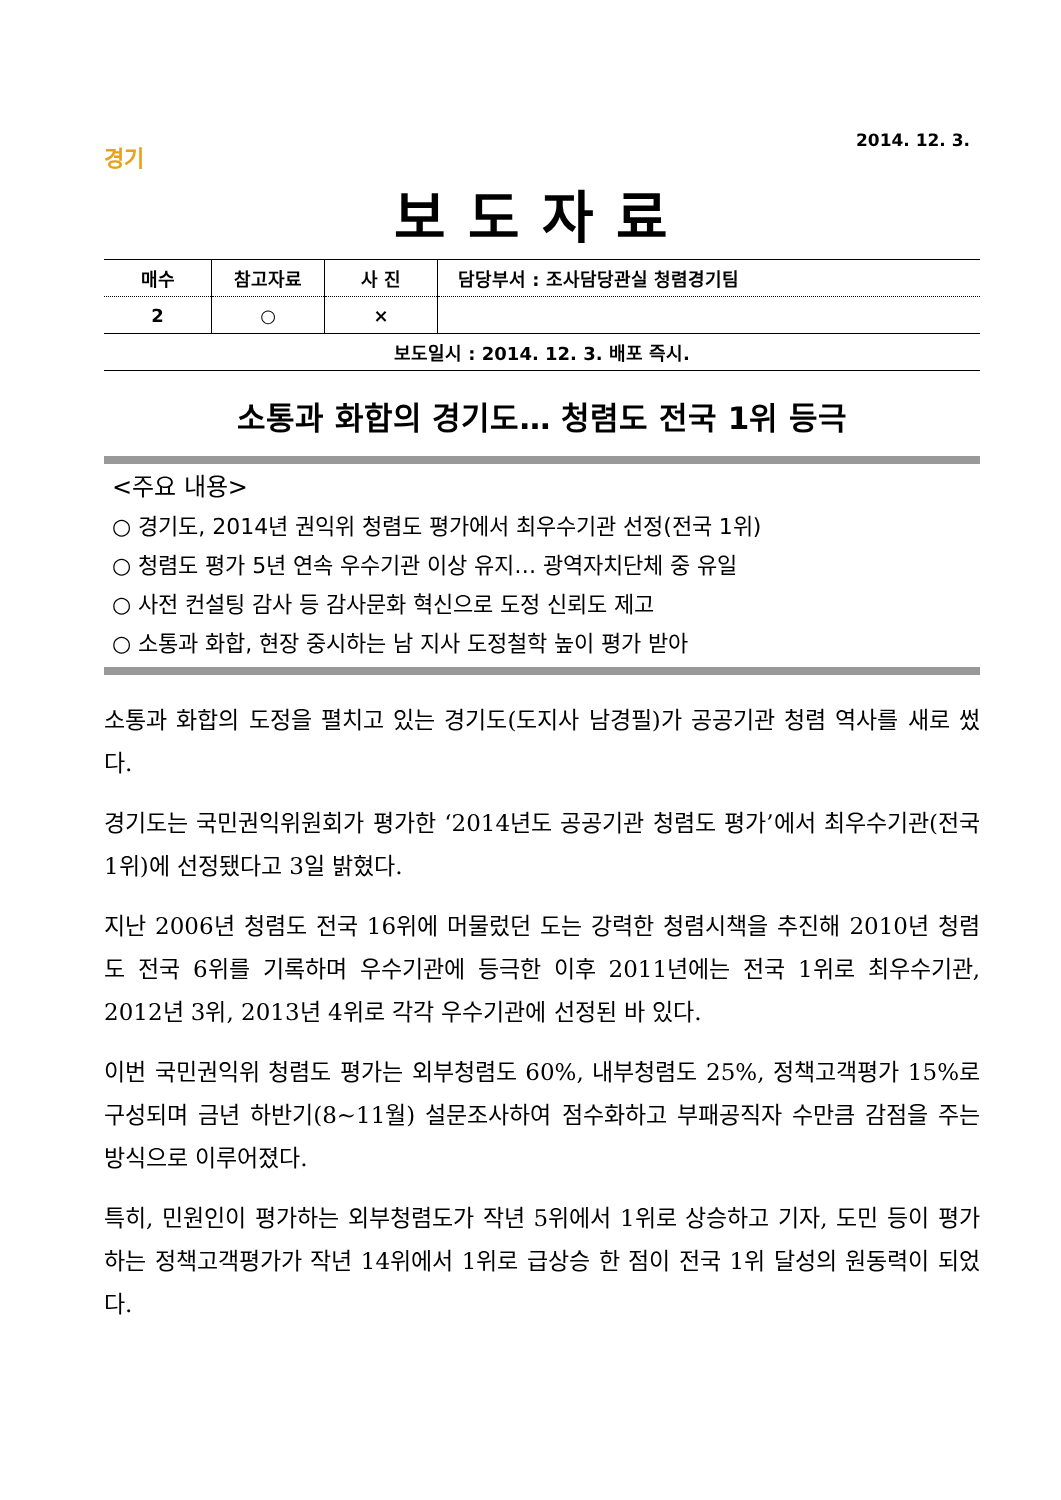2014. 12. 3.
경기
보도자료
| 매수 | 참고자료 | 사 진 | 담당부서 : 조사담당관실 청렴경기팀 |
| --- | --- | --- | --- |
| 2 | ○ | × | |
| 보도일시 : 2014. 12. 3. 배포 즉시. | | | |
소통과 화합의 경기도… 청렴도 전국 1위 등극
<주요 내용>
○ 경기도, 2014년 권익위 청렴도 평가에서 최우수기관 선정(전국 1위)
○ 청렴도 평가 5년 연속 우수기관 이상 유지… 광역자치단체 중 유일
○ 사전 컨설팅 감사 등 감사문화 혁신으로 도정 신뢰도 제고
○ 소통과 화합, 현장 중시하는 남 지사 도정철학 높이 평가 받아
소통과 화합의 도정을 펼치고 있는 경기도(도지사 남경필)가 공공기관 청렴 역사를 새로 썼다.
경기도는 국민권익위원회가 평가한 ‘2014년도 공공기관 청렴도 평가’에서 최우수기관(전국 1위)에 선정됐다고 3일 밝혔다.
지난 2006년 청렴도 전국 16위에 머물렀던 도는 강력한 청렴시책을 추진해 2010년 청렴도 전국 6위를 기록하며 우수기관에 등극한 이후 2011년에는 전국 1위로 최우수기관, 2012년 3위, 2013년 4위로 각각 우수기관에 선정된 바 있다.
이번 국민권익위 청렴도 평가는 외부청렴도 60%, 내부청렴도 25%, 정책고객평가 15%로 구성되며 금년 하반기(8~11월) 설문조사하여 점수화하고 부패공직자 수만큼 감점을 주는 방식으로 이루어졌다.
특히, 민원인이 평가하는 외부청렴도가 작년 5위에서 1위로 상승하고 기자, 도민 등이 평가하는 정책고객평가가 작년 14위에서 1위로 급상승 한 점이 전국 1위 달성의 원동력이 되었다.